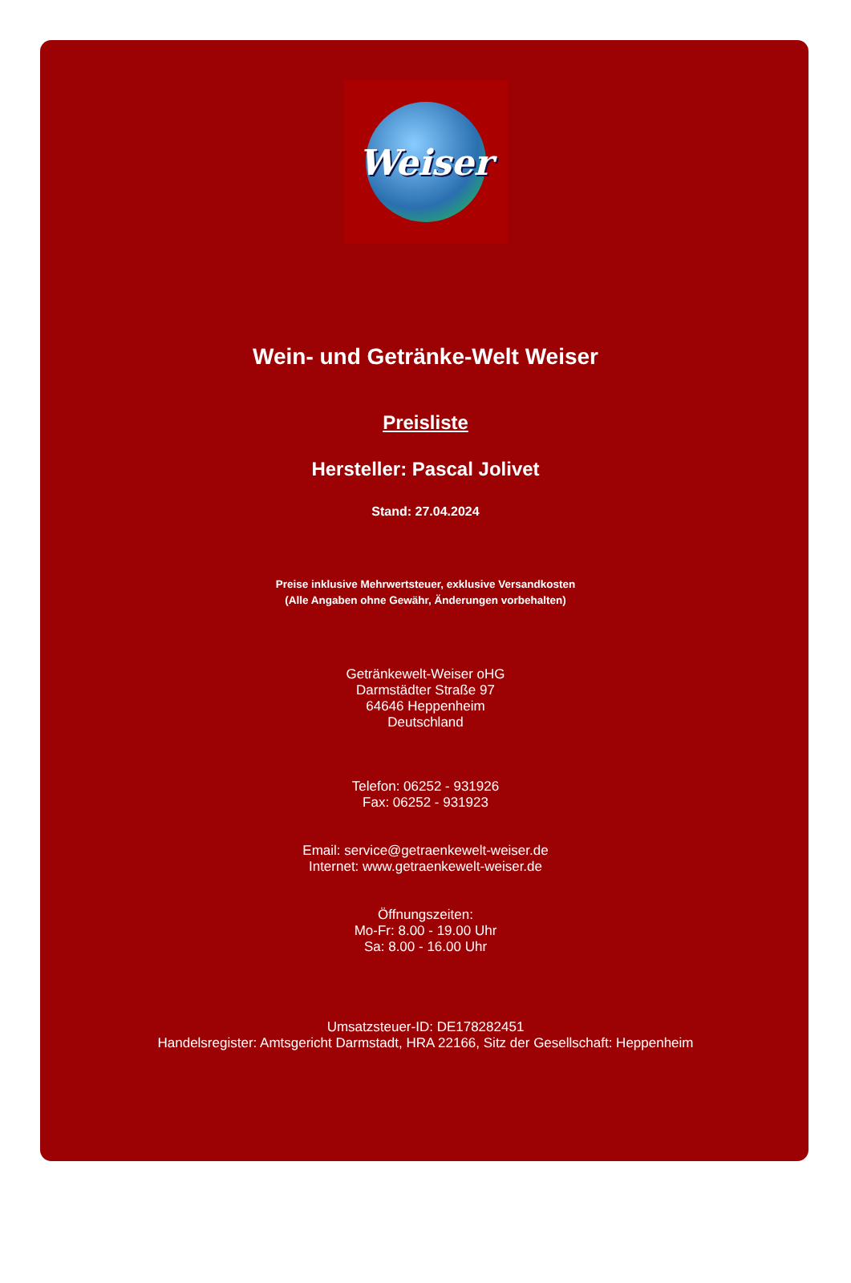Weiser
Wein- und Getränke-Welt Weiser
Preisliste
Hersteller: Pascal Jolivet
Stand: 27.04.2024
Preise inklusive Mehrwertsteuer, exklusive Versandkosten
(Alle Angaben ohne Gewähr, Änderungen vorbehalten)
Getränkewelt-Weiser oHG
Darmstädter Straße 97
64646 Heppenheim
Deutschland
Telefon: 06252 - 931926
Fax: 06252 - 931923
Email: service@getraenkewelt-weiser.de
Internet: www.getraenkewelt-weiser.de
Öffnungszeiten:
Mo-Fr: 8.00 - 19.00 Uhr
Sa: 8.00 - 16.00 Uhr
Umsatzsteuer-ID: DE178282451
Handelsregister: Amtsgericht Darmstadt, HRA 22166, Sitz der Gesellschaft: Heppenheim